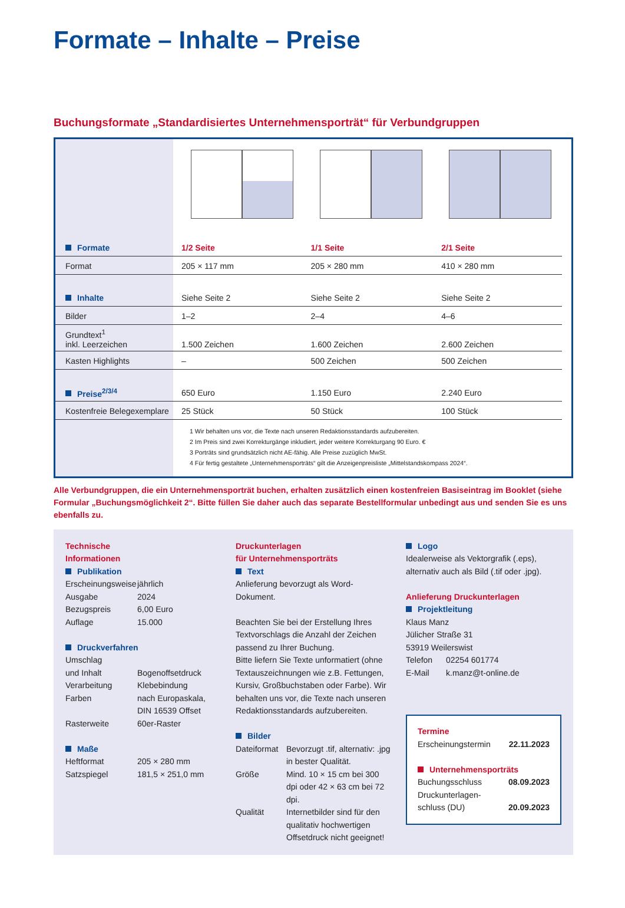Formate – Inhalte – Preise
Buchungsformate „Standardisiertes Unternehmensporträt“ für Verbundgruppen
| Formate | 1/2 Seite | 1/1 Seite | 2/1 Seite |
| Format | 205 × 117 mm | 205 × 280 mm | 410 × 280 mm |
| Inhalte | Siehe Seite 2 | Siehe Seite 2 | Siehe Seite 2 |
| Bilder | 1–2 | 2–4 | 4–6 |
| Grundtext<sup>1</sup> inkl. Leerzeichen | 1.500 Zeichen | 1.600 Zeichen | 2.600 Zeichen |
| Kasten Highlights | – | 500 Zeichen | 500 Zeichen |
| Preise<sup>2/3/4</sup> | 650 Euro | 1.150 Euro | 2.240 Euro |
| Kostenfreie Belegexemplare | 25 Stück | 50 Stück | 100 Stück |
1 Wir behalten uns vor, die Texte nach unseren Redaktionsstandards aufzubereiten.
2 Im Preis sind zwei Korrekturgänge inkludiert, jeder weitere Korrekturgang 90 Euro. €
3 Porträts sind grundsätzlich nicht AE-fähig. Alle Preise zuzüglich MwSt.
4 Für fertig gestaltete „Unternehmensporträts“ gilt die Anzeigenpreisliste „Mittelstandskompass 2024“.
Alle Verbundgruppen, die ein Unternehmensporträt buchen, erhalten zusätzlich einen kostenfreien Basiseintrag im Booklet (siehe Formular „Buchungsmöglichkeit 2“. Bitte füllen Sie daher auch das separate Bestellformular unbedingt aus und senden Sie es uns ebenfalls zu.
Technische
Informationen
Publikation
Erscheinungsweise jährlich Ausgabe 2024 Bezugspreis 6,00 Euro Auflage 15.000
Druckverfahren
Umschlag
und Inhalt
Bogenoffsetdruck Verarbeitung Klebebindung Farben nach Europaskala,
DIN 16539 Offset Rasterweite 60er-Raster
Maße
Heftformat 205 × 280 mm Satzspiegel 181,5 × 251,0 mm
Druckunterlagen
für Unternehmensporträts
Text
Anlieferung bevorzugt als Word-Dokument.
Beachten Sie bei der Erstellung Ihres Textvorschlags die Anzahl der Zeichen passend zu Ihrer Buchung.
Bitte liefern Sie Texte unformatiert (ohne Textauszeichnungen wie z.B. Fettungen, Kursiv, Großbuchstaben oder Farbe). Wir behalten uns vor, die Texte nach unseren Redaktionsstandards aufzubereiten.
Bilder
Dateiformat Bevorzugt .tif, alternativ: .jpg in bester Qualität. Größe Mind. 10 × 15 cm bei 300 dpi oder 42 × 63 cm bei 72 dpi. Qualität Internetbilder sind für den qualitativ hochwertigen Offsetdruck nicht geeignet!
Logo
Idealerweise als Vektorgrafik (.eps), alternativ auch als Bild (.tif oder .jpg).
Anlieferung Druckunterlagen
Projektleitung
Klaus Manz
Jülicher Straße 31
53919 Weilerswist
Telefon 02254 601774 E-Mail k.manz@t-online.de
Termine
Erscheinungstermin 22.11.2023
Unternehmensporträts
Buchungsschluss 08.09.2023 Druckunterlagen-
schluss (DU) 20.09.2023